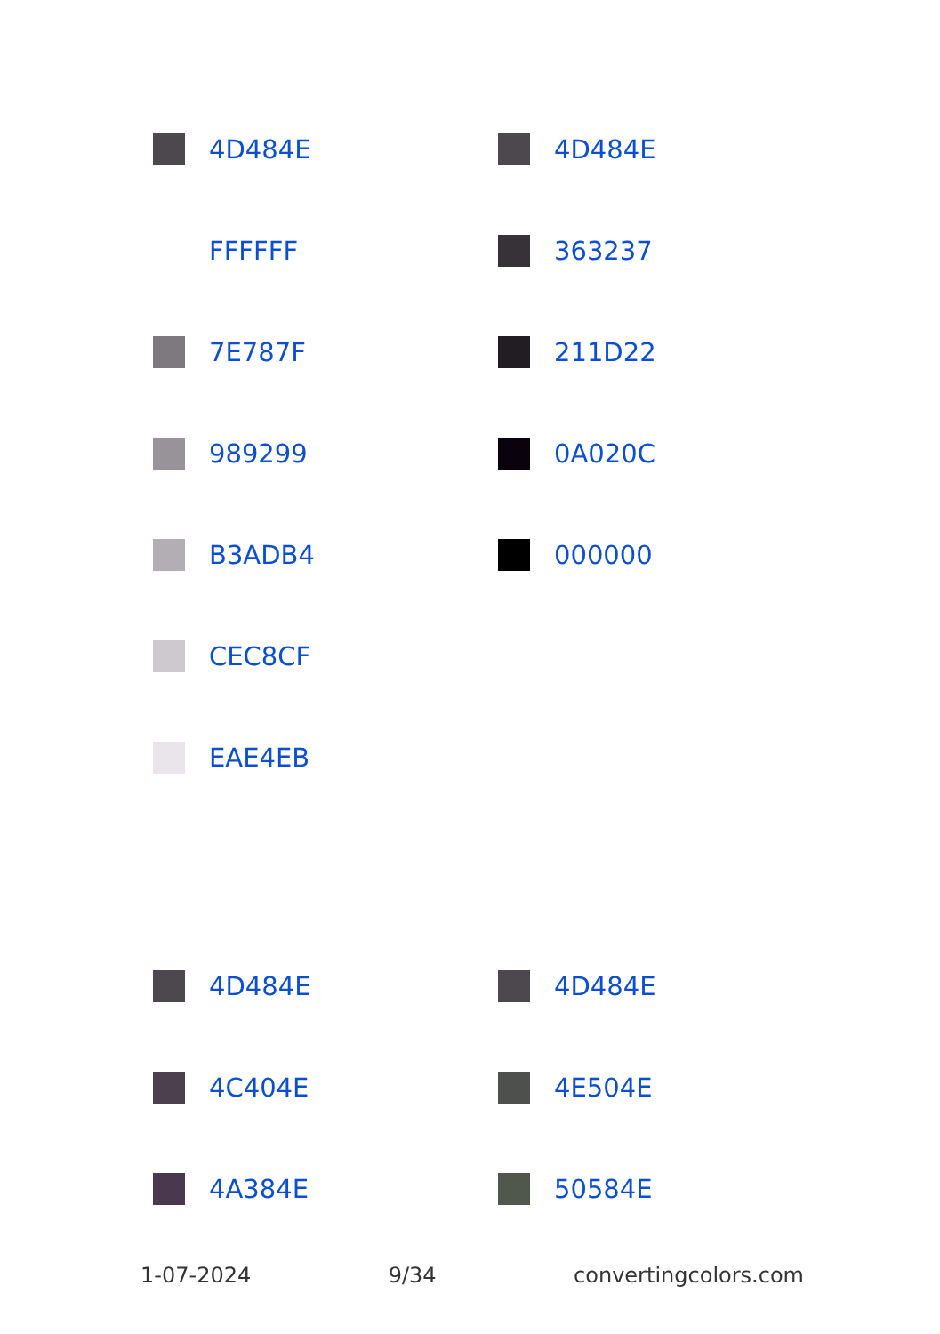4D484E
4D484E
FFFFFF
363237
7E787F
211D22
989299
0A020C
B3ADB4
000000
CEC8CF
EAE4EB
4D484E
4D484E
4C404E
4E504E
4A384E
50584E
1-07-2024 9/34 convertingcolors.com